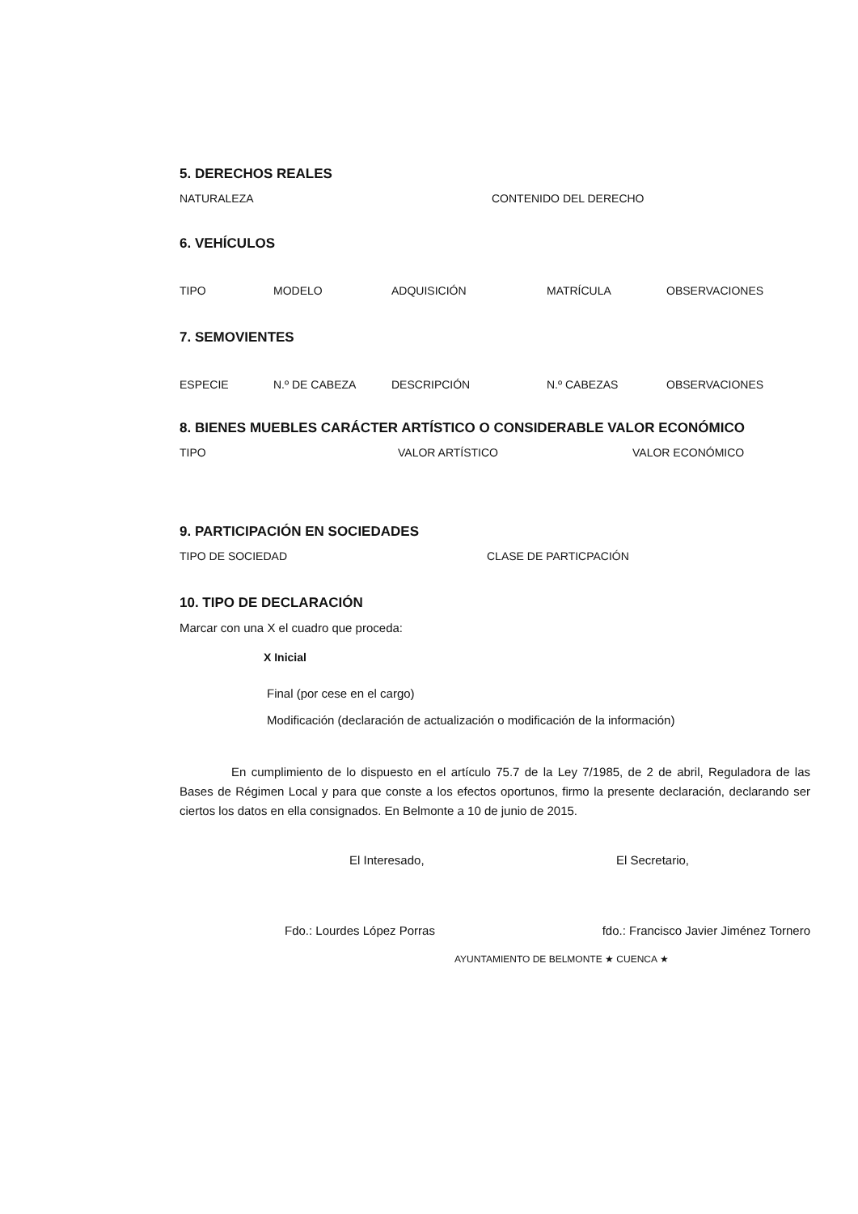5. DERECHOS REALES
NATURALEZA CONTENIDO DEL DERECHO
6. VEHÍCULOS
TIPO MODELO ADQUISICIÓN MATRÍCULA OBSERVACIONES
7. SEMOVIENTES
ESPECIE N.º DE CABEZA DESCRIPCIÓN N.º CABEZAS OBSERVACIONES
8. BIENES MUEBLES CARÁCTER ARTÍSTICO O CONSIDERABLE VALOR ECONÓMICO
TIPO VALOR ARTÍSTICO VALOR ECONÓMICO
9. PARTICIPACIÓN EN SOCIEDADES
TIPO DE SOCIEDAD CLASE DE PARTICPACIÓN
10. TIPO DE DECLARACIÓN
Marcar con una X el cuadro que proceda:
X Inicial
Final (por cese en el cargo)
Modificación (declaración de actualización o modificación de la información)
En cumplimiento de lo dispuesto en el artículo 75.7 de la Ley 7/1985, de 2 de abril, Reguladora de las Bases de Régimen Local y para que conste a los efectos oportunos, firmo la presente declaración, declarando ser ciertos los datos en ella consignados. En Belmonte a 10 de junio de 2015.
El Interesado, El Secretario,
Fdo.: Lourdes López Porras fdo.: Francisco Javier Jiménez Tornero
AYUNTAMIENTO DE BELMONTE ★ CUENCA ★